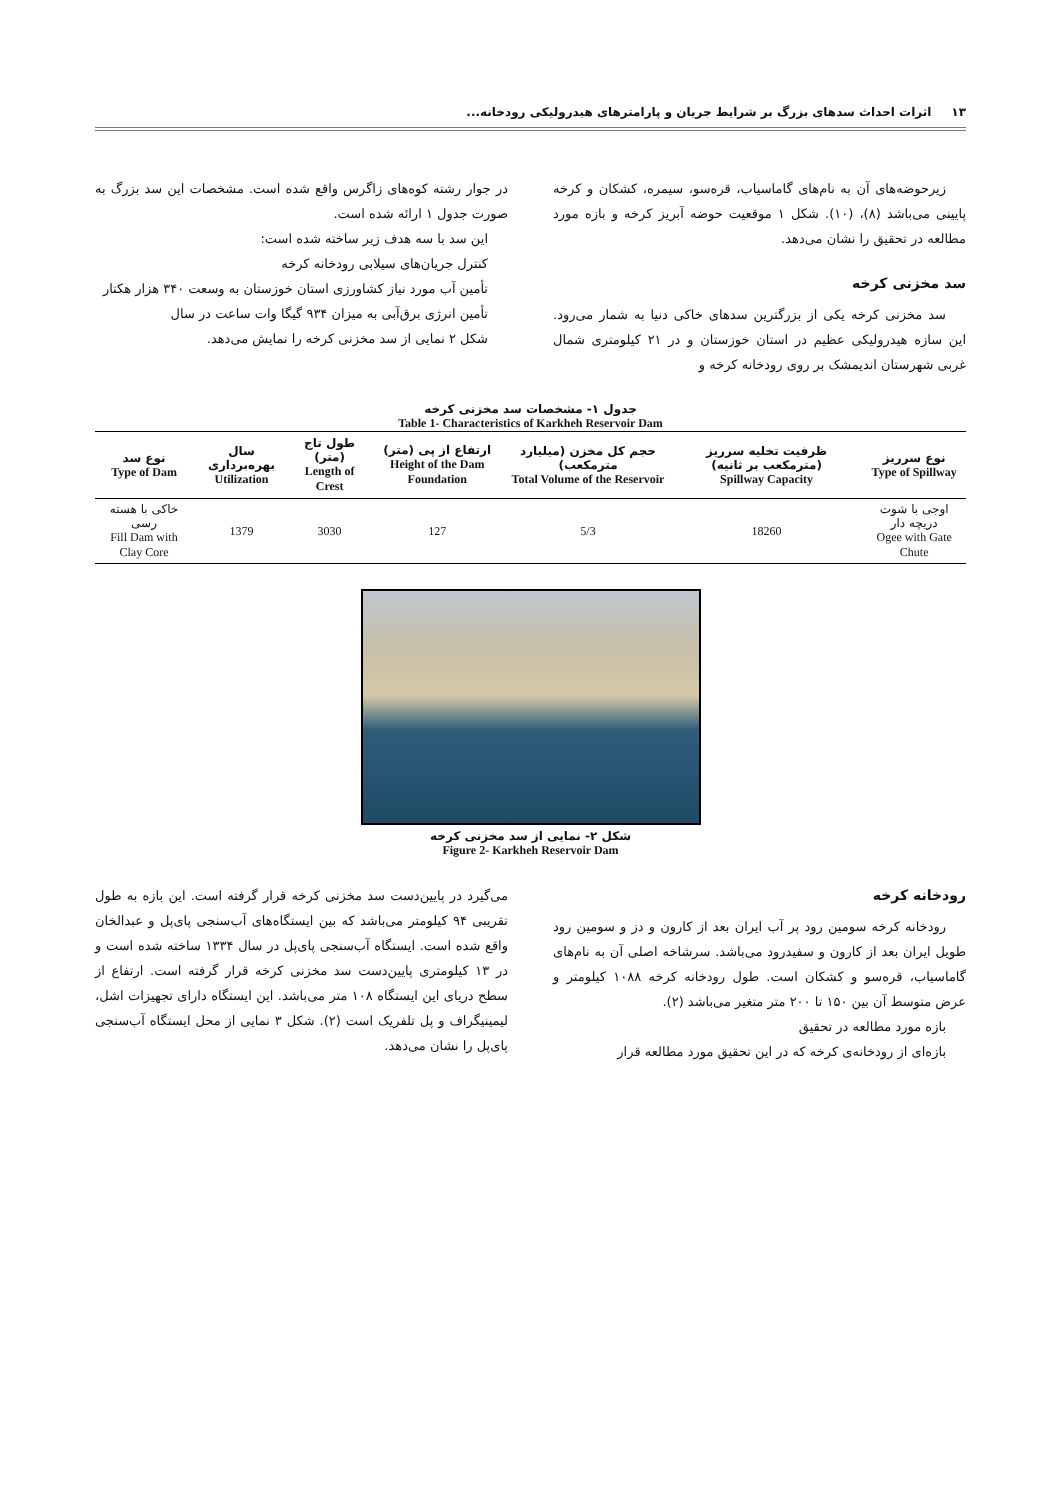۱۳ اثرات احداث سدهای بزرگ بر شرایط جریان و پارامترهای هیدرولیکی رودخانه...
زیرحوضه‌های آن به نام‌های گاماسیاب، قره‌سو، سیمره، کشکان و کرخه پایینی می‌باشد (۸)، (۱۰). شکل ۱ موقعیت حوضه آبریز کرخه و بازه مورد مطالعه در تحقیق را نشان می‌دهد.
سد مخزنی کرخه
سد مخزنی کرخه یکی از بزرگترین سدهای خاکی دنیا به شمار می‌رود. این سازه هیدرولیکی عظیم در استان خوزستان و در ۲۱ کیلومتری شمال غربی شهرستان اندیمشک بر روی رودخانه کرخه و
در جوار رشته کوه‌های زاگرس واقع شده است. مشخصات این سد بزرگ به صورت جدول ۱ ارائه شده است.
این سد با سه هدف زیر ساخته شده است:
کنترل جریان‌های سیلابی رودخانه کرخه
تأمین آب مورد نیاز کشاورزی استان خوزستان به وسعت ۳۴۰ هزار هکتار
تأمین انرژی برق‌آبی به میزان ۹۳۴ گیگا وات ساعت در سال
شکل ۲ نمایی از سد مخزنی کرخه را نمایش می‌دهد.
جدول ۱- مشخصات سد مخزنی کرخه
Table 1- Characteristics of Karkheh Reservoir Dam
| نوع سرریز Type of Spillway | ظرفیت تخلیه سرریز (مترمکعب بر ثانیه) Spillway Capacity | حجم کل مخزن (میلیارد مترمکعب) Total Volume of the Reservoir | ارتفاع از پی (متر) Height of the Dam Foundation | طول تاج (متر) Length of Crest | سال بهره‌برداری Utilization | نوع سد Type of Dam |
| --- | --- | --- | --- | --- | --- | --- |
| اوجی با شوت دریچه دار Ogee with Gate Chute | 18260 | 5/3 | 127 | 3030 | 1379 | خاکی با هسته رسی Fill Dam with Clay Core |
شکل ۲- نمایی از سد مخزنی کرخه
Figure 2- Karkheh Reservoir Dam
رودخانه کرخه
رودخانه کرخه سومین رود پر آب ایران بعد از کارون و دز و سومین رود طویل ایران بعد از کارون و سفیدرود می‌باشد. سرشاخه اصلی آن به نام‌های گاماسیاب، قره‌سو و کشکان است. طول رودخانه کرخه ۱۰۸۸ کیلومتر و عرض متوسط آن بین ۱۵۰ تا ۲۰۰ متر متغیر می‌باشد (۲).
بازه مورد مطالعه در تحقیق
بازه‌ای از رودخانه‌ی کرخه که در این تحقیق مورد مطالعه قرار
می‌گیرد در پایین‌دست سد مخزنی کرخه قرار گرفته است. این بازه به طول تقریبی ۹۴ کیلومتر می‌باشد که بین ایستگاه‌های آب‌سنجی پای‌پل و عبدالخان واقع شده است. ایستگاه آب‌سنجی پای‌پل در سال ۱۳۳۴ ساخته شده است و در ۱۳ کیلومتری پایین‌دست سد مخزنی کرخه قرار گرفته است. ارتفاع از سطح دریای این ایستگاه ۱۰۸ متر می‌باشد. این ایستگاه دارای تجهیزات اشل، لیمینیگراف و پل تلفریک است (۲). شکل ۳ نمایی از محل ایستگاه آب‌سنجی پای‌پل را نشان می‌دهد.